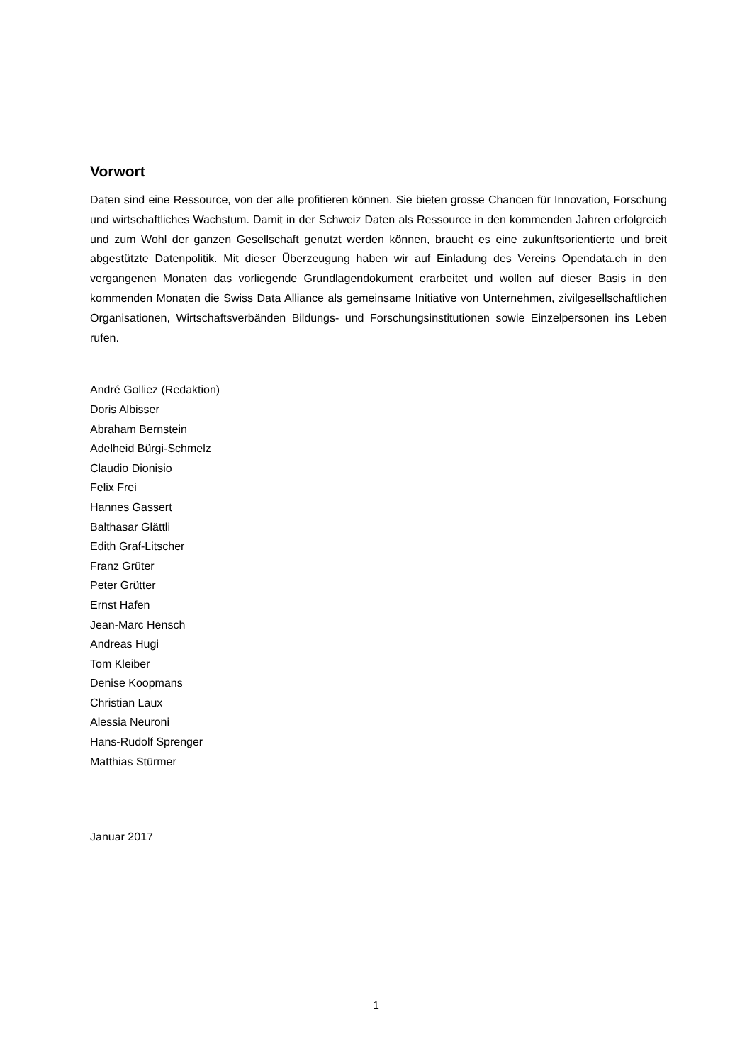Vorwort
Daten sind eine Ressource, von der alle profitieren können. Sie bieten grosse Chancen für Innovation, Forschung und wirtschaftliches Wachstum. Damit in der Schweiz Daten als Ressource in den kommenden Jahren erfolgreich und zum Wohl der ganzen Gesellschaft genutzt werden können, braucht es eine zukunftsorientierte und breit abgestützte Datenpolitik. Mit dieser Überzeugung haben wir auf Einladung des Vereins Opendata.ch in den vergangenen Monaten das vorliegende Grundlagendokument erarbeitet und wollen auf dieser Basis in den kommenden Monaten die Swiss Data Alliance als gemeinsame Initiative von Unternehmen, zivilgesellschaftlichen Organisationen, Wirtschaftsverbänden Bildungs- und Forschungsinstitutionen sowie Einzelpersonen ins Leben rufen.
André Golliez (Redaktion)
Doris Albisser
Abraham Bernstein
Adelheid Bürgi-Schmelz
Claudio Dionisio
Felix Frei
Hannes Gassert
Balthasar Glättli
Edith Graf-Litscher
Franz Grüter
Peter Grütter
Ernst Hafen
Jean-Marc Hensch
Andreas Hugi
Tom Kleiber
Denise Koopmans
Christian Laux
Alessia Neuroni
Hans-Rudolf Sprenger
Matthias Stürmer
Januar 2017
1